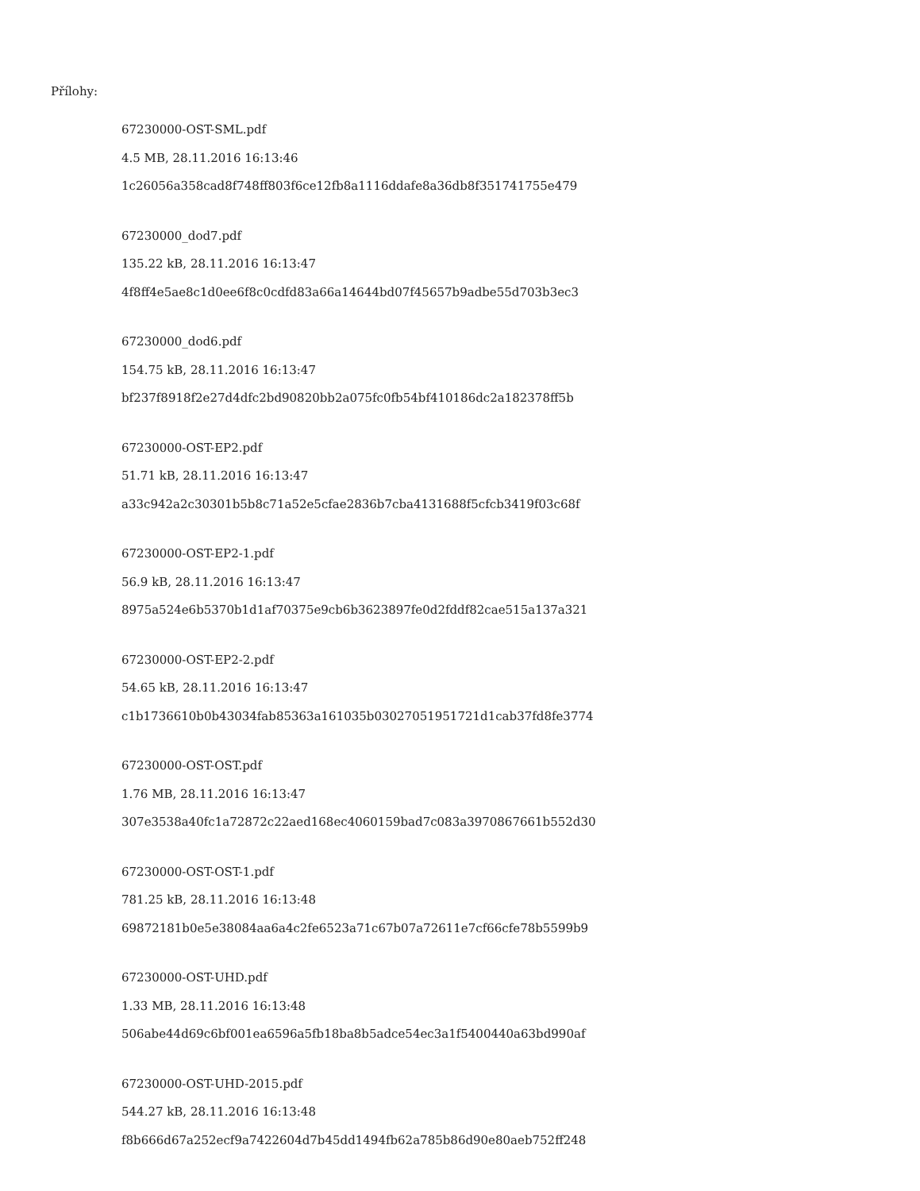Přílohy:
67230000-OST-SML.pdf
4.5 MB, 28.11.2016 16:13:46
1c26056a358cad8f748ff803f6ce12fb8a1116ddafe8a36db8f351741755e479
67230000_dod7.pdf
135.22 kB, 28.11.2016 16:13:47
4f8ff4e5ae8c1d0ee6f8c0cdfd83a66a14644bd07f45657b9adbe55d703b3ec3
67230000_dod6.pdf
154.75 kB, 28.11.2016 16:13:47
bf237f8918f2e27d4dfc2bd90820bb2a075fc0fb54bf410186dc2a182378ff5b
67230000-OST-EP2.pdf
51.71 kB, 28.11.2016 16:13:47
a33c942a2c30301b5b8c71a52e5cfae2836b7cba4131688f5cfcb3419f03c68f
67230000-OST-EP2-1.pdf
56.9 kB, 28.11.2016 16:13:47
8975a524e6b5370b1d1af70375e9cb6b3623897fe0d2fddf82cae515a137a321
67230000-OST-EP2-2.pdf
54.65 kB, 28.11.2016 16:13:47
c1b1736610b0b43034fab85363a161035b03027051951721d1cab37fd8fe3774
67230000-OST-OST.pdf
1.76 MB, 28.11.2016 16:13:47
307e3538a40fc1a72872c22aed168ec4060159bad7c083a3970867661b552d30
67230000-OST-OST-1.pdf
781.25 kB, 28.11.2016 16:13:48
69872181b0e5e38084aa6a4c2fe6523a71c67b07a72611e7cf66cfe78b5599b9
67230000-OST-UHD.pdf
1.33 MB, 28.11.2016 16:13:48
506abe44d69c6bf001ea6596a5fb18ba8b5adce54ec3a1f5400440a63bd990af
67230000-OST-UHD-2015.pdf
544.27 kB, 28.11.2016 16:13:48
f8b666d67a252ecf9a7422604d7b45dd1494fb62a785b86d90e80aeb752ff248